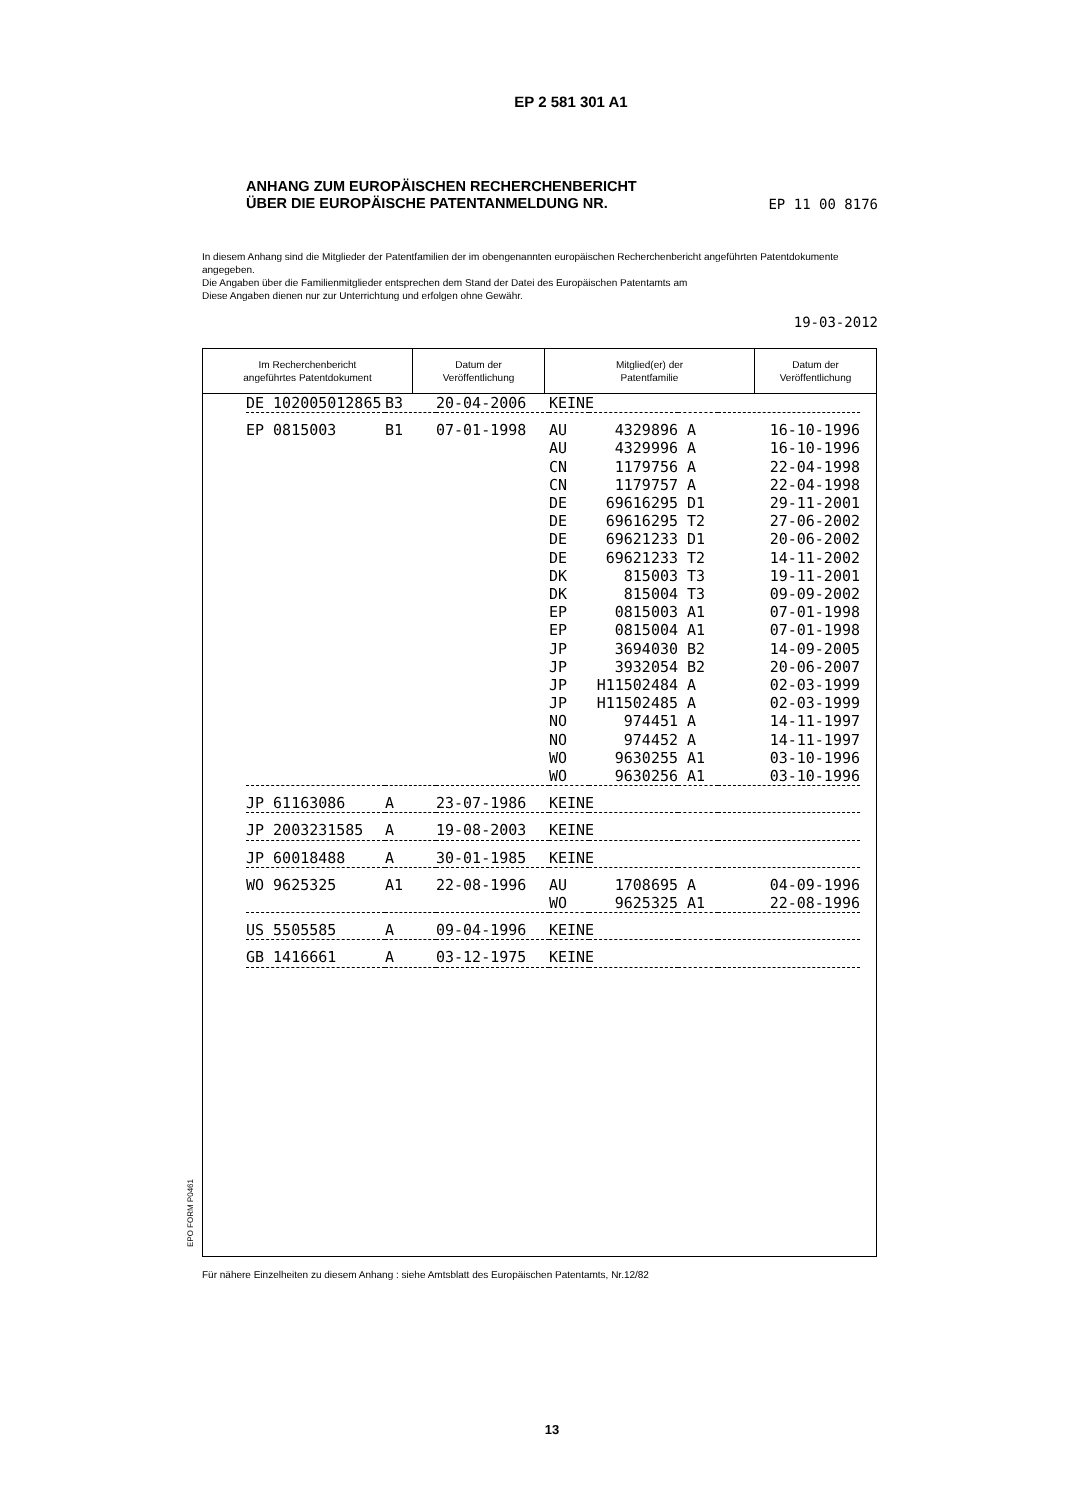EP 2 581 301 A1
ANHANG ZUM EUROPÄISCHEN RECHERCHENBERICHT
ÜBER DIE EUROPÄISCHE PATENTANMELDUNG NR. EP 11 00 8176
In diesem Anhang sind die Mitglieder der Patentfamilien der im obengenannten europäischen Recherchenbericht angeführten Patentdokumente angegeben.
Die Angaben über die Familienmitglieder entsprechen dem Stand der Datei des Europäischen Patentamts am
Diese Angaben dienen nur zur Unterrichtung und erfolgen ohne Gewähr.
19-03-2012
EPO FORM P0461
| Im Recherchenbericht angeführtes Patentdokument | Datum der Veröffentlichung | Mitglied(er) der Patentfamilie | Datum der Veröffentlichung |
| --- | --- | --- | --- |
| DE 102005012865 | B3 | 20-04-2006 | KEINE | | | |
| EP 0815003 | B1 | 07-01-1998 | AU | 4329896 | A | 16-10-1996 |
| | | | AU | 4329996 | A | 16-10-1996 |
| | | | CN | 1179756 | A | 22-04-1998 |
| | | | CN | 1179757 | A | 22-04-1998 |
| | | | DE | 69616295 | D1 | 29-11-2001 |
| | | | DE | 69616295 | T2 | 27-06-2002 |
| | | | DE | 69621233 | D1 | 20-06-2002 |
| | | | DE | 69621233 | T2 | 14-11-2002 |
| | | | DK | 815003 | T3 | 19-11-2001 |
| | | | DK | 815004 | T3 | 09-09-2002 |
| | | | EP | 0815003 | A1 | 07-01-1998 |
| | | | EP | 0815004 | A1 | 07-01-1998 |
| | | | JP | 3694030 | B2 | 14-09-2005 |
| | | | JP | 3932054 | B2 | 20-06-2007 |
| | | | JP | H11502484 | A | 02-03-1999 |
| | | | JP | H11502485 | A | 02-03-1999 |
| | | | NO | 974451 | A | 14-11-1997 |
| | | | NO | 974452 | A | 14-11-1997 |
| | | | WO | 9630255 | A1 | 03-10-1996 |
| | | | WO | 9630256 | A1 | 03-10-1996 |
| JP 61163086 | A | 23-07-1986 | KEINE | | | |
| JP 2003231585 | A | 19-08-2003 | KEINE | | | |
| JP 60018488 | A | 30-01-1985 | KEINE | | | |
| WO 9625325 | A1 | 22-08-1996 | AU | 1708695 | A | 04-09-1996 |
| | | | WO | 9625325 | A1 | 22-08-1996 |
| US 5505585 | A | 09-04-1996 | KEINE | | | |
| GB 1416661 | A | 03-12-1975 | KEINE | | | |
Für nähere Einzelheiten zu diesem Anhang : siehe Amtsblatt des Europäischen Patentamts, Nr.12/82
13